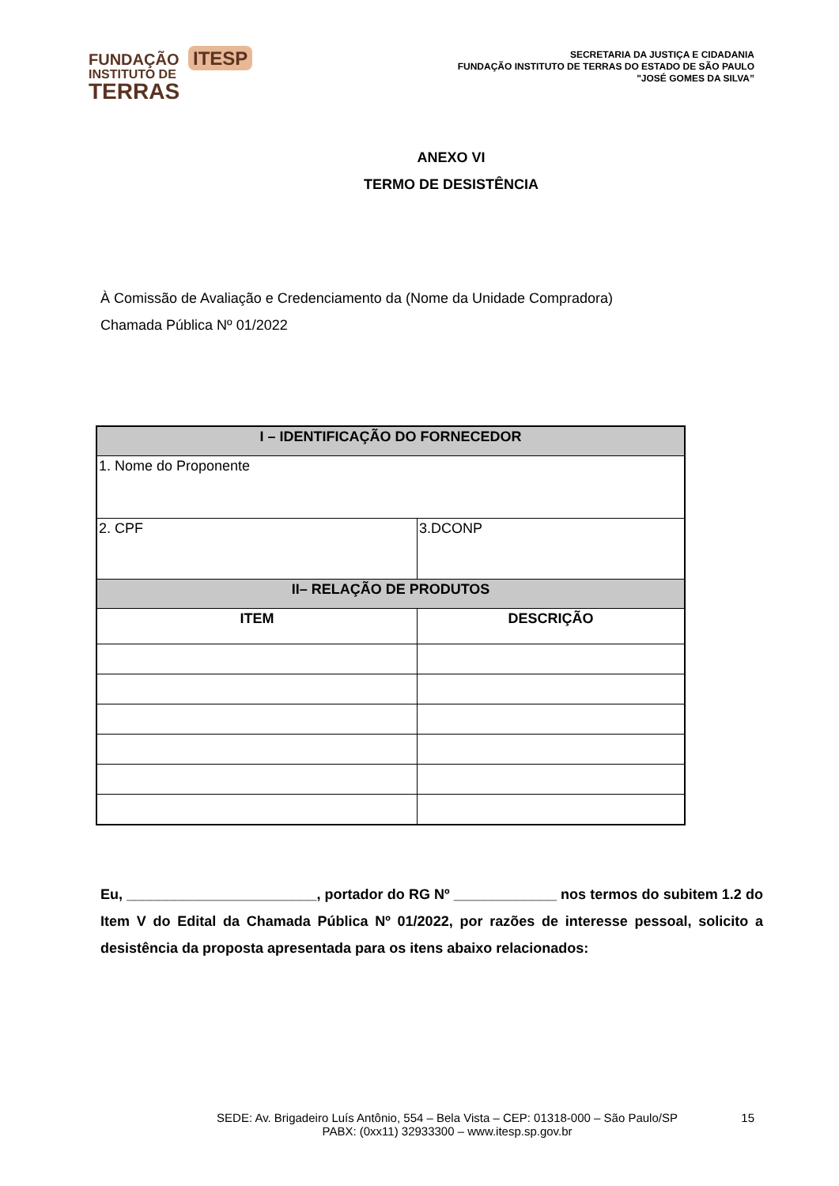FUNDAÇÃO ITESP
INSTITUTO DE
TERRAS
SECRETARIA DA JUSTIÇA E CIDADANIA
FUNDAÇÃO INSTITUTO DE TERRAS DO ESTADO DE SÃO PAULO
"JOSÉ GOMES DA SILVA”
ANEXO VI
TERMO DE DESISTÊNCIA
À Comissão de Avaliação e Credenciamento da (Nome da Unidade Compradora)
Chamada Pública Nº 01/2022
| I – IDENTIFICAÇÃO DO FORNECEDOR | |
| --- | --- |
| 1. Nome do Proponente | |
| 2. CPF | 3.DCONP |
| II– RELAÇÃO DE PRODUTOS | |
| ITEM | DESCRIÇÃO |
Eu, ________________________, portador do RG Nº _____________ nos termos do subitem 1.2 do Item V do Edital da Chamada Pública Nº 01/2022, por razões de interesse pessoal, solicito a desistência da proposta apresentada para os itens abaixo relacionados:
SEDE: Av. Brigadeiro Luís Antônio, 554 – Bela Vista – CEP: 01318-000 – São Paulo/SP
PABX: (0xx11) 32933300 – www.itesp.sp.gov.br
15